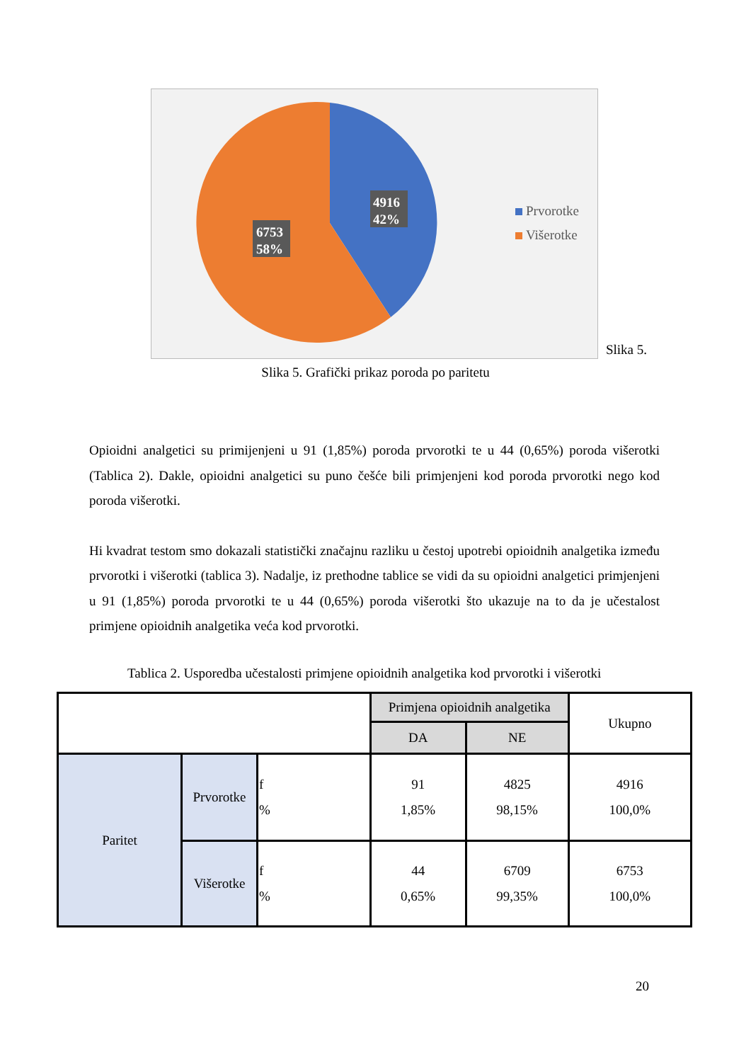4916
42%
6753
58%
Prvorotke
Višerotke
Slika 5.
Slika 5. Grafički prikaz poroda po paritetu
Opioidni analgetici su primijenjeni u 91 (1,85%) poroda prvorotki te u 44 (0,65%) poroda višerotki (Tablica 2). Dakle, opioidni analgetici su puno češće bili primjenjeni kod poroda prvorotki nego kod poroda višerotki.
Hi kvadrat testom smo dokazali statistički značajnu razliku u čestoj upotrebi opioidnih analgetika između prvorotki i višerotki (tablica 3). Nadalje, iz prethodne tablice se vidi da su opioidni analgetici primjenjeni u 91 (1,85%) poroda prvorotki te u 44 (0,65%) poroda višerotki što ukazuje na to da je učestalost primjene opioidnih analgetika veća kod prvorotki.
Tablica 2. Usporedba učestalosti primjene opioidnih analgetika kod prvorotki i višerotki
| | | | Primjena opioidnih analgetika | | Ukupno |
| --- | --- | --- | --- | --- | --- |
| | | | DA | NE | |
| Paritet | Prvorotke | f % | 91 1,85% | 4825 98,15% | 4916 100,0% |
| | Višerotke | f % | 44 0,65% | 6709 99,35% | 6753 100,0% |
20